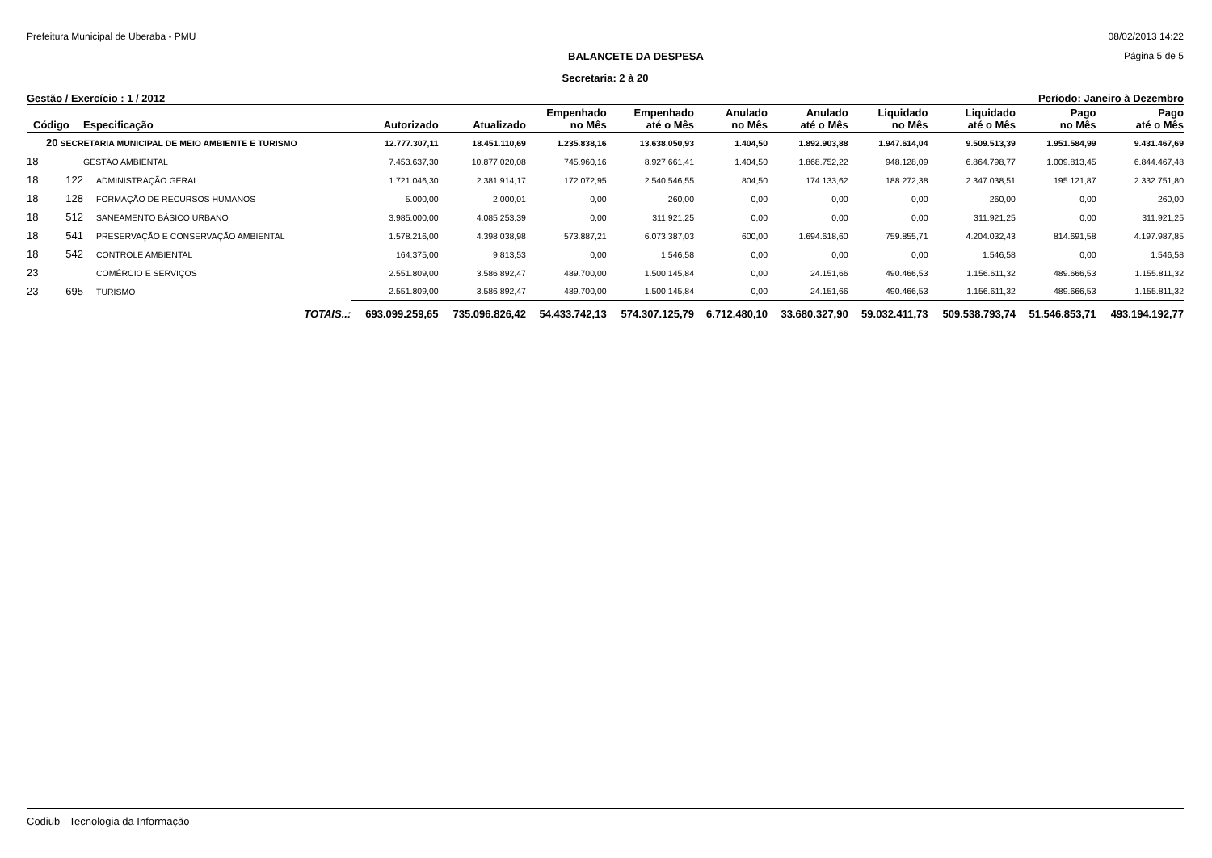Prefeitura Municipal de Uberaba - PMU 08/02/2013 14:22
BALANCETE DA DESPESA Página 5 de 5
Secretaria: 2 à 20
Gestão / Exercício : 1 / 2012 Período: Janeiro à Dezembro
| Código | | Especificação | Autorizado | Atualizado | Empenhado no Mês | Empenhado até o Mês | Anulado no Mês | Anulado até o Mês | Liquidado no Mês | Liquidado até o Mês | Pago no Mês | Pago até o Mês |
| --- | --- | --- | --- | --- | --- | --- | --- | --- | --- | --- | --- | --- |
| 20 SECRETARIA MUNICIPAL DE MEIO AMBIENTE E TURISMO | | | 12.777.307,11 | 18.451.110,69 | 1.235.838,16 | 13.638.050,93 | 1.404,50 | 1.892.903,88 | 1.947.614,04 | 9.509.513,39 | 1.951.584,99 | 9.431.467,69 |
| 18 | | GESTÃO AMBIENTAL | 7.453.637,30 | 10.877.020,08 | 745.960,16 | 8.927.661,41 | 1.404,50 | 1.868.752,22 | 948.128,09 | 6.864.798,77 | 1.009.813,45 | 6.844.467,48 |
| 18 | 122 | ADMINISTRAÇÃO GERAL | 1.721.046,30 | 2.381.914,17 | 172.072,95 | 2.540.546,55 | 804,50 | 174.133,62 | 188.272,38 | 2.347.038,51 | 195.121,87 | 2.332.751,80 |
| 18 | 128 | FORMAÇÃO DE RECURSOS HUMANOS | 5.000,00 | 2.000,01 | 0,00 | 260,00 | 0,00 | 0,00 | 0,00 | 260,00 | 0,00 | 260,00 |
| 18 | 512 | SANEAMENTO BÁSICO URBANO | 3.985.000,00 | 4.085.253,39 | 0,00 | 311.921,25 | 0,00 | 0,00 | 0,00 | 311.921,25 | 0,00 | 311.921,25 |
| 18 | 541 | PRESERVAÇÃO E CONSERVAÇÃO AMBIENTAL | 1.578.216,00 | 4.398.038,98 | 573.887,21 | 6.073.387,03 | 600,00 | 1.694.618,60 | 759.855,71 | 4.204.032,43 | 814.691,58 | 4.197.987,85 |
| 18 | 542 | CONTROLE AMBIENTAL | 164.375,00 | 9.813,53 | 0,00 | 1.546,58 | 0,00 | 0,00 | 0,00 | 1.546,58 | 0,00 | 1.546,58 |
| 23 | | COMÉRCIO E SERVIÇOS | 2.551.809,00 | 3.586.892,47 | 489.700,00 | 1.500.145,84 | 0,00 | 24.151,66 | 490.466,53 | 1.156.611,32 | 489.666,53 | 1.155.811,32 |
| 23 | 695 | TURISMO | 2.551.809,00 | 3.586.892,47 | 489.700,00 | 1.500.145,84 | 0,00 | 24.151,66 | 490.466,53 | 1.156.611,32 | 489.666,53 | 1.155.811,32 |
| TOTAIS..: | | | 693.099.259,65 | 735.096.826,42 | 54.433.742,13 | 574.307.125,79 | 6.712.480,10 | 33.680.327,90 | 59.032.411,73 | 509.538.793,74 | 51.546.853,71 | 493.194.192,77 |
Codiub - Tecnologia da Informação